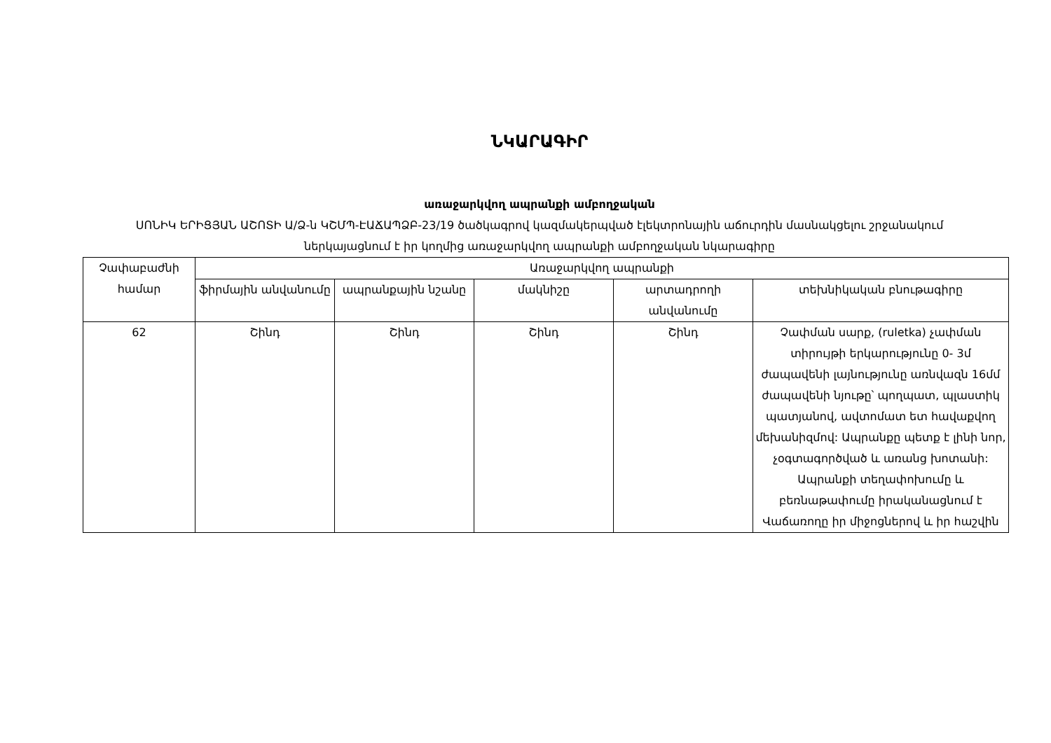ՆԿԱՐԱԳԻՐ
առաջարկվող ապրանքի ամբողջական
ՍՈՆԻԿ ԵՐԻՑՅԱՆ ԱՇՈՏԻ Ա/Ձ-ն ԿՇՄՊ-ԷԱՃԱՊՁԲ-23/19 ծածկագրով կազմակերպված էլեկտրոնային աճուրդին մասնակցելու շրջանակում ներկայացնում է իր կողմից առաջարկվող ապրանքի ամբողջական նկարագիրը
| Չափաբաժնի համար | Առաջարկվող ապրանքի | | | | |
| --- | --- | --- | --- | --- | --- |
| | ֆիրմային անվանումը | ապրանքային նշանը | մակնիշը | արտադրողի անվանումը | տեխնիկական բնութագիրը |
| 62 | Շինդ | Շինդ | Շինդ | Շինդ | Չափման սարք, (ruletka) չափման տիրույթի երկարությունը 0- 3մ ժապավենի լայնությունը առնվազն 16մմ ժապավենի նյութը՝ պողպատ, պլաստիկ պատյանով, ավտոմատ ետ հավաքվող մեխանիզմով: Ապրանքը պետք է լինի նոր, չօգտագործված և առանց խոտանի: Ապրանքի տեղափոխումը և բեռնաթափումը իրականացնում է Վաճառողը իր միջոցներով և իր հաշվին |